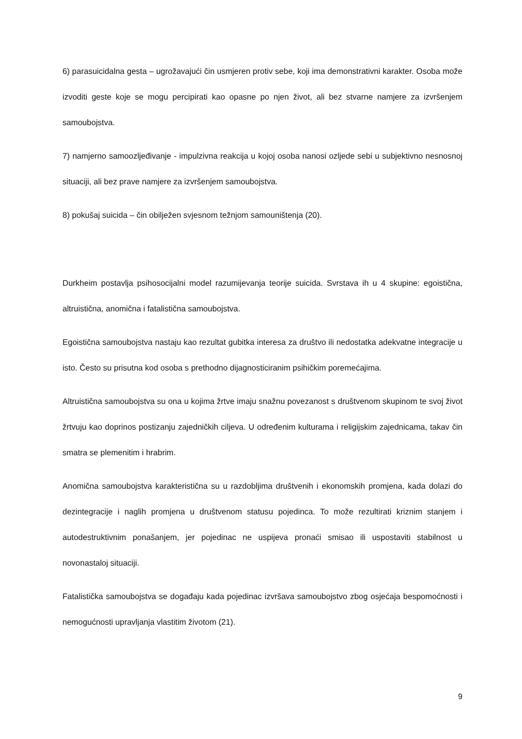6) parasuicidalna gesta – ugrožavajući čin usmjeren protiv sebe, koji ima demonstrativni karakter. Osoba može izvoditi geste koje se mogu percipirati kao opasne po njen život, ali bez stvarne namjere za izvršenjem samoubojstva.
7) namjerno samoozljeđivanje - impulzivna reakcija u kojoj osoba nanosi ozljede sebi u subjektivno nesnosnoj situaciji, ali bez prave namjere za izvršenjem samoubojstva.
8) pokušaj suicida – čin obilježen svjesnom težnjom samouništenja (20).
Durkheim postavlja psihosocijalni model razumijevanja teorije suicida. Svrstava ih u 4 skupine: egoistična, altruistična, anomična i fatalistična samoubojstva.
Egoistična samoubojstva nastaju kao rezultat gubitka interesa za društvo ili nedostatka adekvatne integracije u isto. Često su prisutna kod osoba s prethodno dijagnosticiranim psihičkim poremećajima.
Altruistična samoubojstva su ona u kojima žrtve imaju snažnu povezanost s društvenom skupinom te svoj život žrtvuju kao doprinos postizanju zajedničkih ciljeva. U određenim kulturama i religijskim zajednicama, takav čin smatra se plemenitim i hrabrim.
Anomična samoubojstva karakteristična su u razdobljima društvenih i ekonomskih promjena, kada dolazi do dezintegracije i naglih promjena u društvenom statusu pojedinca. To može rezultirati kriznim stanjem i autodestruktivnim ponašanjem, jer pojedinac ne uspijeva pronaći smisao ili uspostaviti stabilnost u novonastaloj situaciji.
Fatalistička samoubojstva se događaju kada pojedinac izvršava samoubojstvo zbog osjećaja bespomoćnosti i nemogućnosti upravljanja vlastitim životom (21).
9